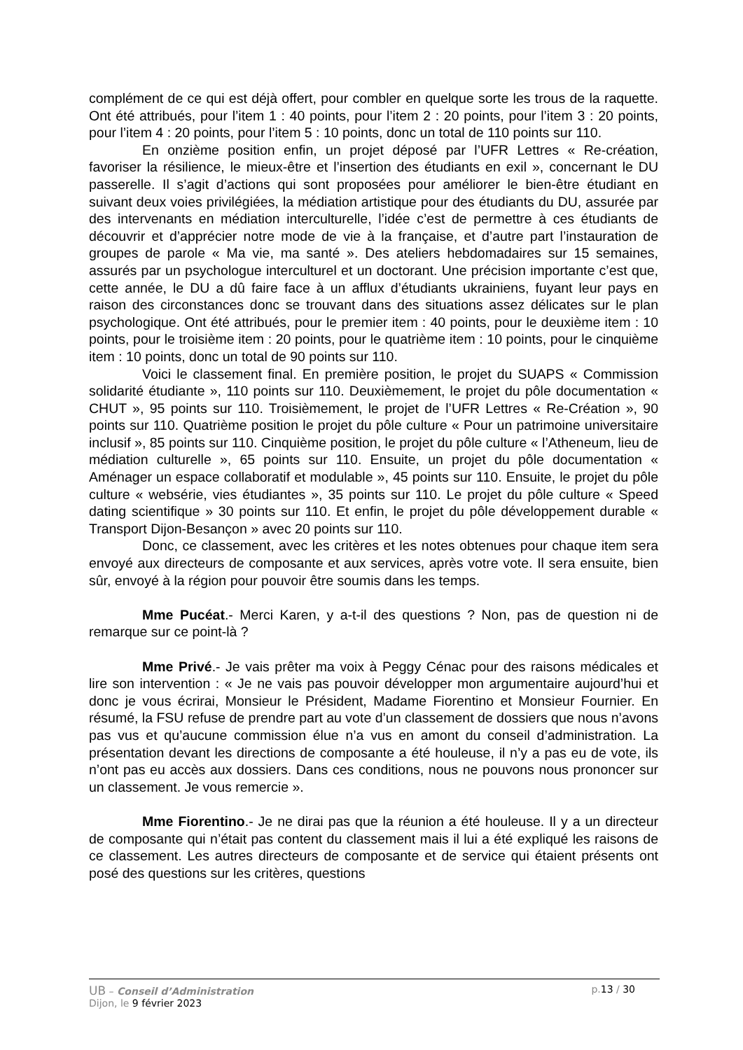complément de ce qui est déjà offert, pour combler en quelque sorte les trous de la raquette. Ont été attribués, pour l’item 1 : 40 points, pour l’item 2 : 20 points, pour l’item 3 : 20 points, pour l’item 4 : 20 points, pour l’item 5 : 10 points, donc un total de 110 points sur 110.
En onzième position enfin, un projet déposé par l’UFR Lettres « Re-création, favoriser la résilience, le mieux-être et l’insertion des étudiants en exil », concernant le DU passerelle. Il s’agit d’actions qui sont proposées pour améliorer le bien-être étudiant en suivant deux voies privilégiées, la médiation artistique pour des étudiants du DU, assurée par des intervenants en médiation interculturelle, l’idée c’est de permettre à ces étudiants de découvrir et d’apprécier notre mode de vie à la française, et d’autre part l’instauration de groupes de parole « Ma vie, ma santé ». Des ateliers hebdomadaires sur 15 semaines, assurés par un psychologue interculturel et un doctorant. Une précision importante c’est que, cette année, le DU a dû faire face à un afflux d’étudiants ukrainiens, fuyant leur pays en raison des circonstances donc se trouvant dans des situations assez délicates sur le plan psychologique. Ont été attribués, pour le premier item : 40 points, pour le deuxième item : 10 points, pour le troisième item : 20 points, pour le quatrième item : 10 points, pour le cinquième item : 10 points, donc un total de 90 points sur 110.
Voici le classement final. En première position, le projet du SUAPS « Commission solidarité étudiante », 110 points sur 110. Deuxièmement, le projet du pôle documentation « CHUT », 95 points sur 110. Troisièmement, le projet de l’UFR Lettres « Re-Création », 90 points sur 110. Quatrième position le projet du pôle culture « Pour un patrimoine universitaire inclusif », 85 points sur 110. Cinquième position, le projet du pôle culture « l’Atheneum, lieu de médiation culturelle », 65 points sur 110. Ensuite, un projet du pôle documentation « Aménager un espace collaboratif et modulable », 45 points sur 110. Ensuite, le projet du pôle culture « websérie, vies étudiantes », 35 points sur 110. Le projet du pôle culture « Speed dating scientifique » 30 points sur 110. Et enfin, le projet du pôle développement durable « Transport Dijon-Besançon » avec 20 points sur 110.
Donc, ce classement, avec les critères et les notes obtenues pour chaque item sera envoyé aux directeurs de composante et aux services, après votre vote. Il sera ensuite, bien sûr, envoyé à la région pour pouvoir être soumis dans les temps.
Mme Pucéat.- Merci Karen, y a-t-il des questions ? Non, pas de question ni de remarque sur ce point-là ?
Mme Privé.- Je vais prêter ma voix à Peggy Cénac pour des raisons médicales et lire son intervention : « Je ne vais pas pouvoir développer mon argumentaire aujourd’hui et donc je vous écrirai, Monsieur le Président, Madame Fiorentino et Monsieur Fournier. En résumé, la FSU refuse de prendre part au vote d’un classement de dossiers que nous n’avons pas vus et qu’aucune commission élue n’a vus en amont du conseil d’administration. La présentation devant les directions de composante a été houleuse, il n’y a pas eu de vote, ils n’ont pas eu accès aux dossiers. Dans ces conditions, nous ne pouvons nous prononcer sur un classement. Je vous remercie ».
Mme Fiorentino.- Je ne dirai pas que la réunion a été houleuse. Il y a un directeur de composante qui n’était pas content du classement mais il lui a été expliqué les raisons de ce classement. Les autres directeurs de composante et de service qui étaient présents ont posé des questions sur les critères, questions
UB – Conseil d’Administration p.13 / 30
Dijon, le 9 février 2023